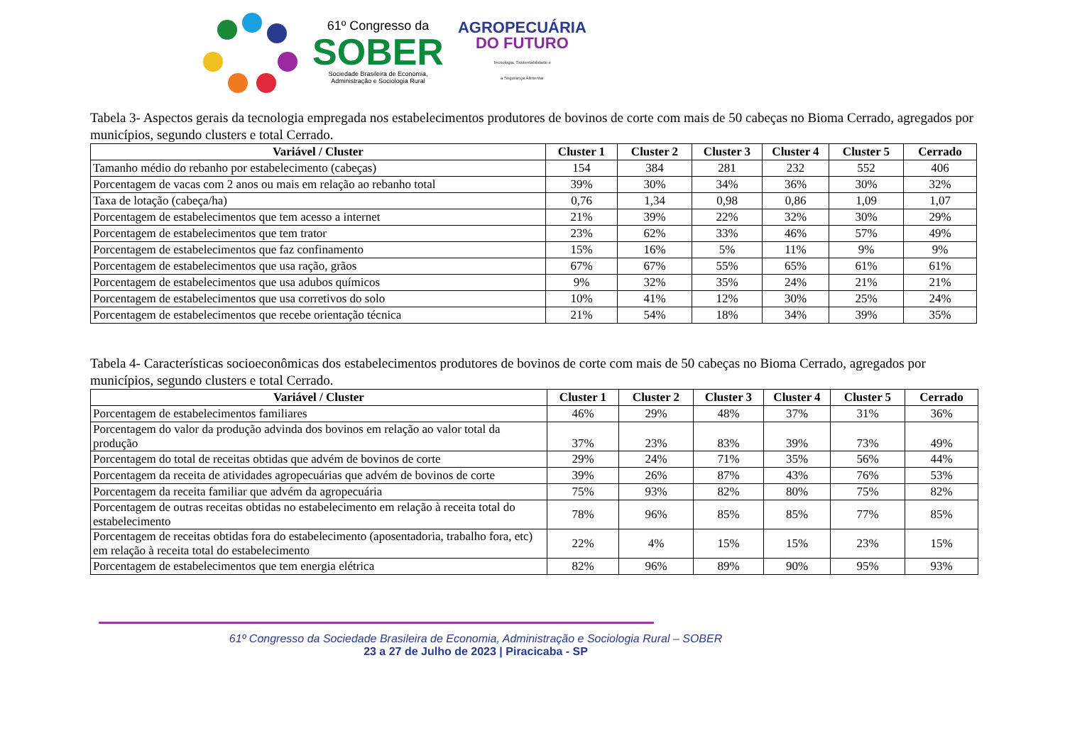61º Congresso da
SOBER
Sociedade Brasileira de Economia,
Administração e Sociologia Rural
AGROPECUÁRIA
DO FUTURO
Tecnologia, Sustentabilidade e
a Segurança Alimentar
Tabela 3- Aspectos gerais da tecnologia empregada nos estabelecimentos produtores de bovinos de corte com mais de 50 cabeças no Bioma Cerrado, agregados por municípios, segundo clusters e total Cerrado.
| Variável / Cluster | Cluster 1 | Cluster 2 | Cluster 3 | Cluster 4 | Cluster 5 | Cerrado |
| --- | --- | --- | --- | --- | --- | --- |
| Tamanho médio do rebanho por estabelecimento (cabeças) | 154 | 384 | 281 | 232 | 552 | 406 |
| Porcentagem de vacas com 2 anos ou mais em relação ao rebanho total | 39% | 30% | 34% | 36% | 30% | 32% |
| Taxa de lotação (cabeça/ha) | 0,76 | 1,34 | 0,98 | 0,86 | 1,09 | 1,07 |
| Porcentagem de estabelecimentos que tem acesso a internet | 21% | 39% | 22% | 32% | 30% | 29% |
| Porcentagem de estabelecimentos que tem trator | 23% | 62% | 33% | 46% | 57% | 49% |
| Porcentagem de estabelecimentos que faz confinamento | 15% | 16% | 5% | 11% | 9% | 9% |
| Porcentagem de estabelecimentos que usa ração, grãos | 67% | 67% | 55% | 65% | 61% | 61% |
| Porcentagem de estabelecimentos que usa adubos químicos | 9% | 32% | 35% | 24% | 21% | 21% |
| Porcentagem de estabelecimentos que usa corretivos do solo | 10% | 41% | 12% | 30% | 25% | 24% |
| Porcentagem de estabelecimentos que recebe orientação técnica | 21% | 54% | 18% | 34% | 39% | 35% |
Tabela 4- Características socioeconômicas dos estabelecimentos produtores de bovinos de corte com mais de 50 cabeças no Bioma Cerrado, agregados por municípios, segundo clusters e total Cerrado.
| Variável / Cluster | Cluster 1 | Cluster 2 | Cluster 3 | Cluster 4 | Cluster 5 | Cerrado |
| --- | --- | --- | --- | --- | --- | --- |
| Porcentagem de estabelecimentos familiares | 46% | 29% | 48% | 37% | 31% | 36% |
| Porcentagem do valor da produção advinda dos bovinos em relação ao valor total da produção | 37% | 23% | 83% | 39% | 73% | 49% |
| Porcentagem do total de receitas obtidas que advém de bovinos de corte | 29% | 24% | 71% | 35% | 56% | 44% |
| Porcentagem da receita de atividades agropecuárias que advém de bovinos de corte | 39% | 26% | 87% | 43% | 76% | 53% |
| Porcentagem da receita familiar que advém da agropecuária | 75% | 93% | 82% | 80% | 75% | 82% |
| Porcentagem de outras receitas obtidas no estabelecimento em relação à receita total do estabelecimento | 78% | 96% | 85% | 85% | 77% | 85% |
| Porcentagem de receitas obtidas fora do estabelecimento (aposentadoria, trabalho fora, etc) em relação à receita total do estabelecimento | 22% | 4% | 15% | 15% | 23% | 15% |
| Porcentagem de estabelecimentos que tem energia elétrica | 82% | 96% | 89% | 90% | 95% | 93% |
61º Congresso da Sociedade Brasileira de Economia, Administração e Sociologia Rural – SOBER
23 a 27 de Julho de 2023 | Piracicaba - SP